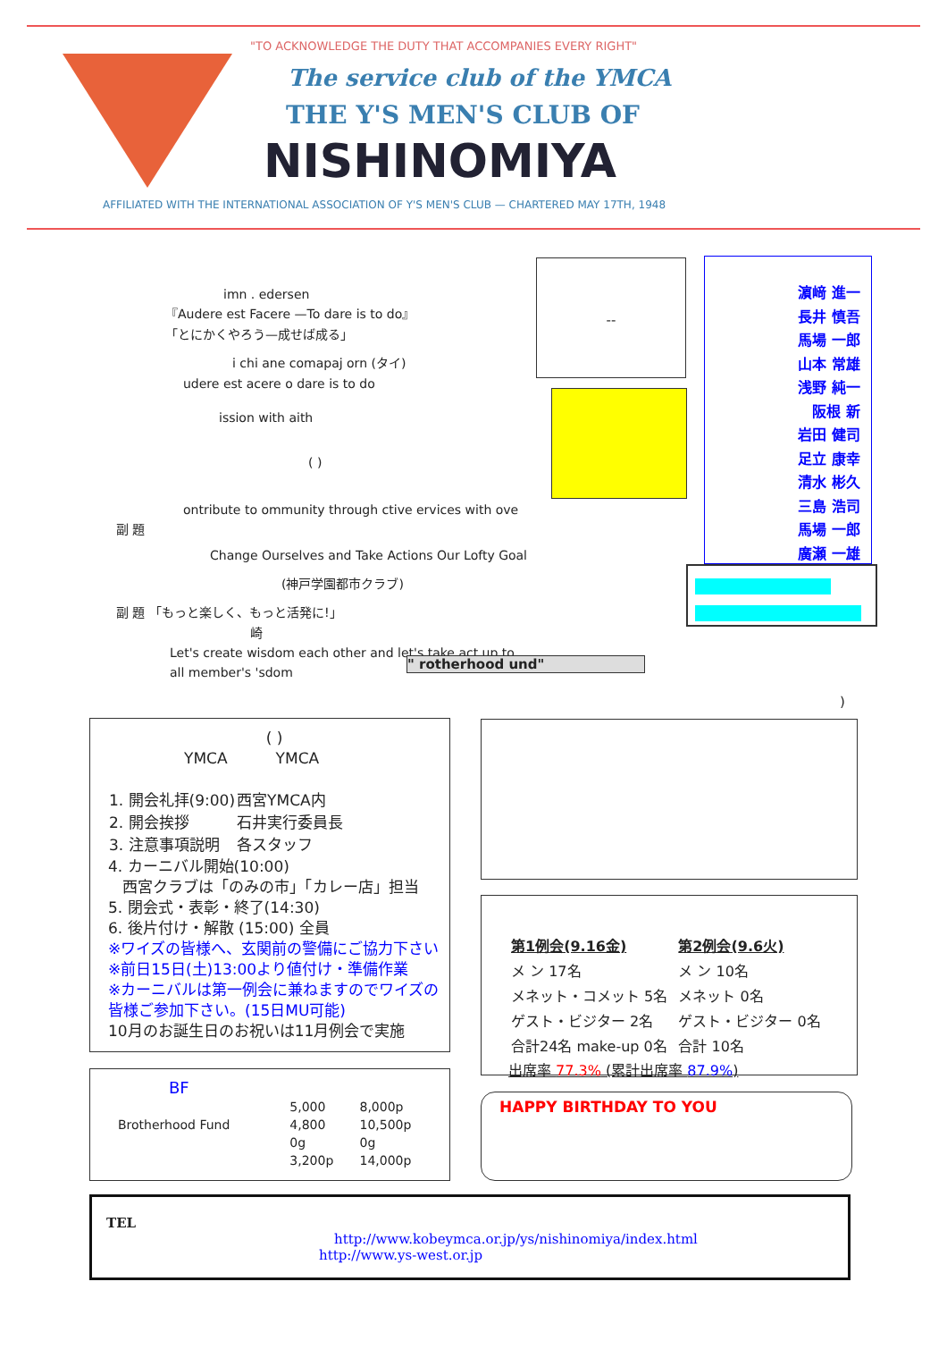"TO ACKNOWLEDGE THE DUTY THAT ACCOMPANIES EVERY RIGHT"
The service club of the YMCA
THE Y'S MEN'S CLUB OF
NISHINOMIYA
AFFILIATED WITH THE INTERNATIONAL ASSOCIATION OF Y'S MEN'S CLUB — CHARTERED MAY 17TH, 1948
imn . edersen
『Audere est Facere —To dare is to do』
「とにかくやろう—成せば成る」
i chi ane comapaj orn (タイ)
udere est acere o dare is to do
ission with aith
( )
ontribute to ommunity through ctive ervices with ove
副 題
Change Ourselves and Take Actions Our Lofty Goal
(神戸学園都市クラブ)
副 題 「もっと楽しく、もっと活発に!」
崎
Let's create wisdom each other and let's take act up to all member's 'sdom
" rotherhood und"
--
濵﨑 進一
長井 慎吾
馬場 一郎
山本 常雄
浅野 純一
阪根 新
岩田 健司
足立 康幸
清水 彬久
三島 浩司
馬場 一郎
廣瀬 一雄
)
( )
YMCA YMCA
| 1. 開会礼拝(9:00) | 西宮YMCA内 |
| 2. 開会挨拶 | 石井実行委員長 |
| 3. 注意事項説明 | 各スタッフ |
4. カーニバル開始(10:00)
西宮クラブは「のみの市」「カレー店」担当
5. 閉会式・表彰・終了(14:30)
6. 後片付け・解散 (15:00) 全員
※ワイズの皆様へ、玄関前の警備にご協力下さい
※前日15日(土)13:00より値付け・準備作業
※カーニバルは第一例会に兼ねますのでワイズの皆様ご参加下さい。(15日MU可能)
10月のお誕生日のお祝いは11月例会で実施
BF
| | 5,000 | 8,000p |
| Brotherhood Fund | 4,800 | 10,500p |
| | 0g | 0g |
| | 3,200p | 14,000p |
| 第1例会(9.16金) | 第2例会(9.6火) |
| --- | --- |
| メ ン 17名 | メ ン 10名 |
| メネット・コメット 5名 | メネット 0名 |
| ゲスト・ビジター 2名 | ゲスト・ビジター 0名 |
| 合計24名 make-up 0名 | 合計 10名 |
出席率 77.3% (累計出席率 87.9%)
HAPPY BIRTHDAY TO YOU
TEL
http://www.kobeymca.or.jp/ys/nishinomiya/index.html
http://www.ys-west.or.jp